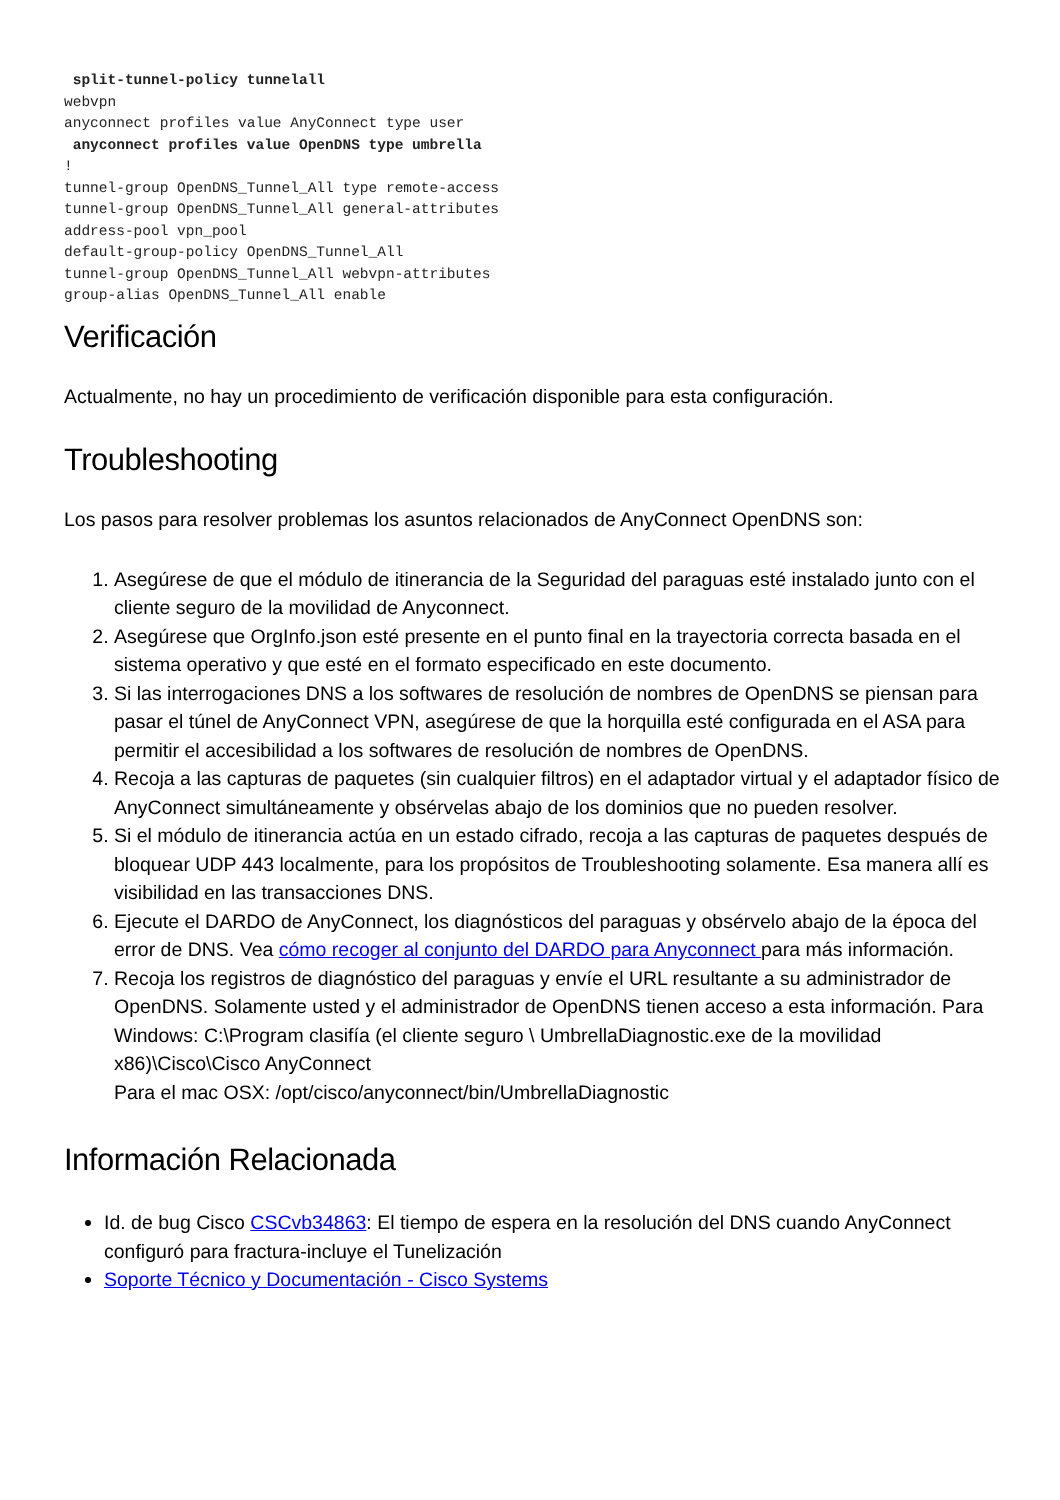split-tunnel-policy tunnelall
webvpn
anyconnect profiles value AnyConnect type user
 anyconnect profiles value OpenDNS type umbrella
!
tunnel-group OpenDNS_Tunnel_All type remote-access
tunnel-group OpenDNS_Tunnel_All general-attributes
address-pool vpn_pool
default-group-policy OpenDNS_Tunnel_All
tunnel-group OpenDNS_Tunnel_All webvpn-attributes
group-alias OpenDNS_Tunnel_All enable
Verificación
Actualmente, no hay un procedimiento de verificación disponible para esta configuración.
Troubleshooting
Los pasos para resolver problemas los asuntos relacionados de AnyConnect OpenDNS son:
1. Asegúrese de que el módulo de itinerancia de la Seguridad del paraguas esté instalado junto con el cliente seguro de la movilidad de Anyconnect.
2. Asegúrese que OrgInfo.json esté presente en el punto final en la trayectoria correcta basada en el sistema operativo y que esté en el formato especificado en este documento.
3. Si las interrogaciones DNS a los softwares de resolución de nombres de OpenDNS se piensan para pasar el túnel de AnyConnect VPN, asegúrese de que la horquilla esté configurada en el ASA para permitir el accesibilidad a los softwares de resolución de nombres de OpenDNS.
4. Recoja a las capturas de paquetes (sin cualquier filtros) en el adaptador virtual y el adaptador físico de AnyConnect simultáneamente y obsérvelas abajo de los dominios que no pueden resolver.
5. Si el módulo de itinerancia actúa en un estado cifrado, recoja a las capturas de paquetes después de bloquear UDP 443 localmente, para los propósitos de Troubleshooting solamente. Esa manera allí es visibilidad en las transacciones DNS.
6. Ejecute el DARDO de AnyConnect, los diagnósticos del paraguas y obsérvelo abajo de la época del error de DNS. Vea cómo recoger al conjunto del DARDO para Anyconnect para más información.
7. Recoja los registros de diagnóstico del paraguas y envíe el URL resultante a su administrador de OpenDNS. Solamente usted y el administrador de OpenDNS tienen acceso a esta información. Para Windows: C:\Program clasifía (el cliente seguro \ UmbrellaDiagnostic.exe de la movilidad x86)\Cisco\Cisco AnyConnect
Para el mac OSX: /opt/cisco/anyconnect/bin/UmbrellaDiagnostic
Información Relacionada
Id. de bug Cisco CSCvb34863: El tiempo de espera en la resolución del DNS cuando AnyConnect configuró para fractura-incluye el Tunelización
Soporte Técnico y Documentación - Cisco Systems